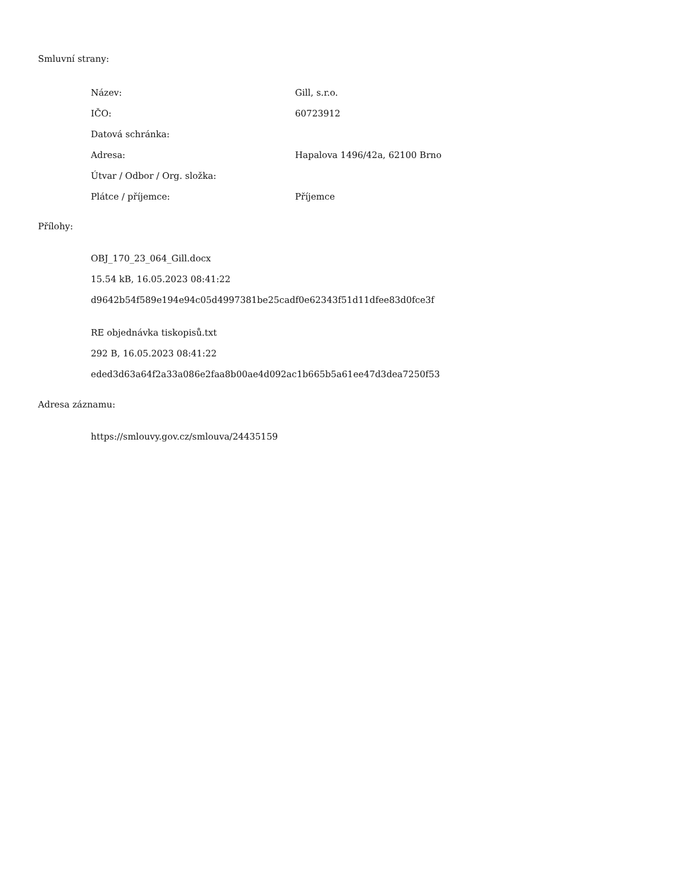Smluvní strany:
| Název: | Gill, s.r.o. |
| IČO: | 60723912 |
| Datová schránka: | |
| Adresa: | Hapalova 1496/42a, 62100 Brno |
| Útvar / Odbor / Org. složka: | |
| Plátce / příjemce: | Příjemce |
Přílohy:
OBJ_170_23_064_Gill.docx
15.54 kB, 16.05.2023 08:41:22
d9642b54f589e194e94c05d4997381be25cadf0e62343f51d11dfee83d0fce3f
RE objednávka tiskopisů.txt
292 B, 16.05.2023 08:41:22
eded3d63a64f2a33a086e2faa8b00ae4d092ac1b665b5a61ee47d3dea7250f53
Adresa záznamu:
https://smlouvy.gov.cz/smlouva/24435159